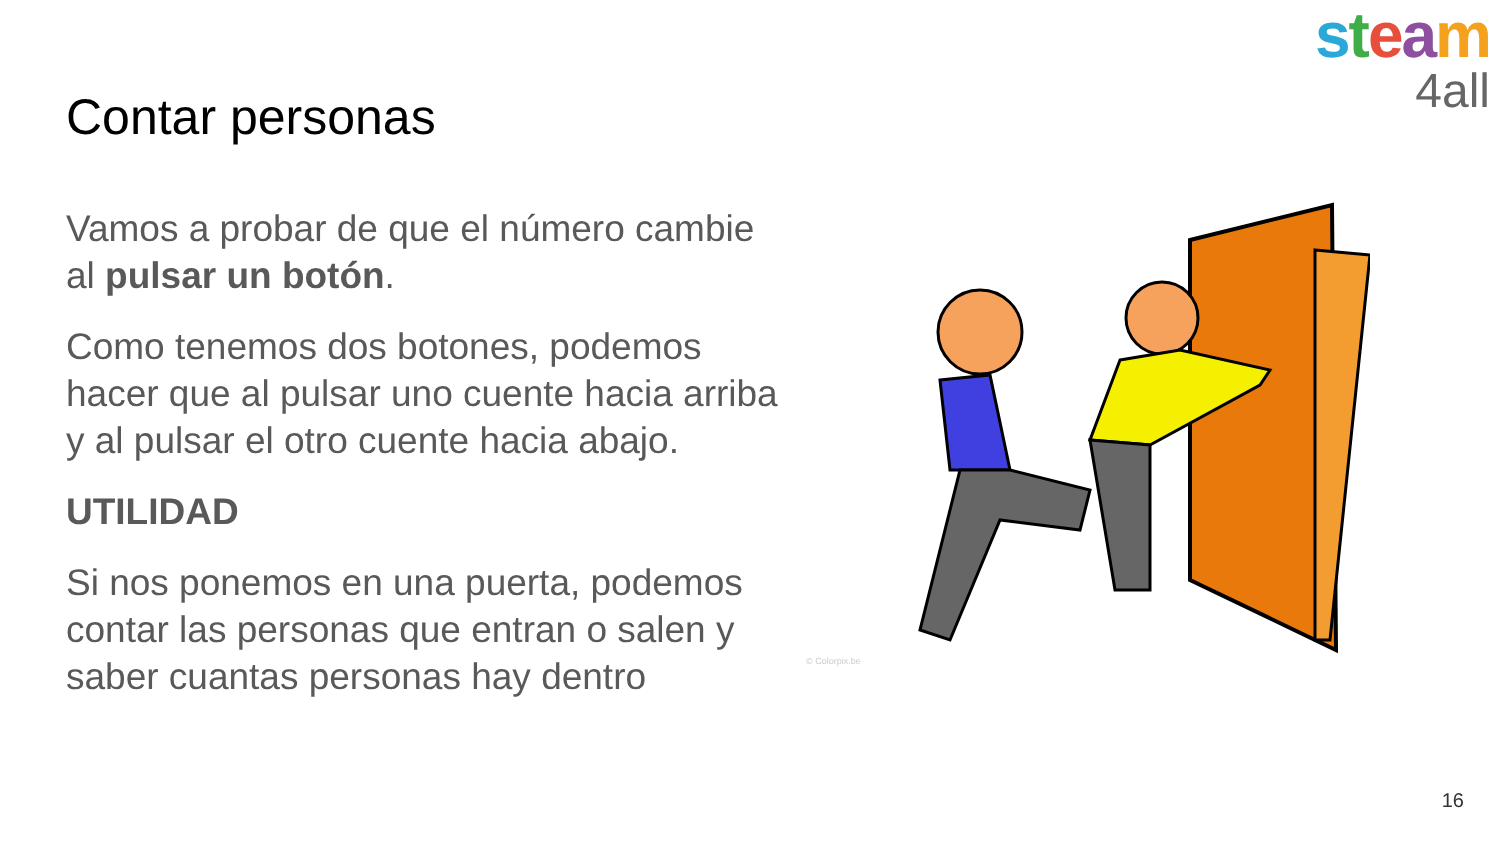steam
4all
Contar personas
Vamos a probar de que el número cambie al pulsar un botón.
Como tenemos dos botones, podemos hacer que al pulsar uno cuente hacia arriba y al pulsar el otro cuente hacia abajo.
UTILIDAD
Si nos ponemos en una puerta, podemos contar las personas que entran o salen y saber cuantas personas hay dentro
© Colorpix.be
16